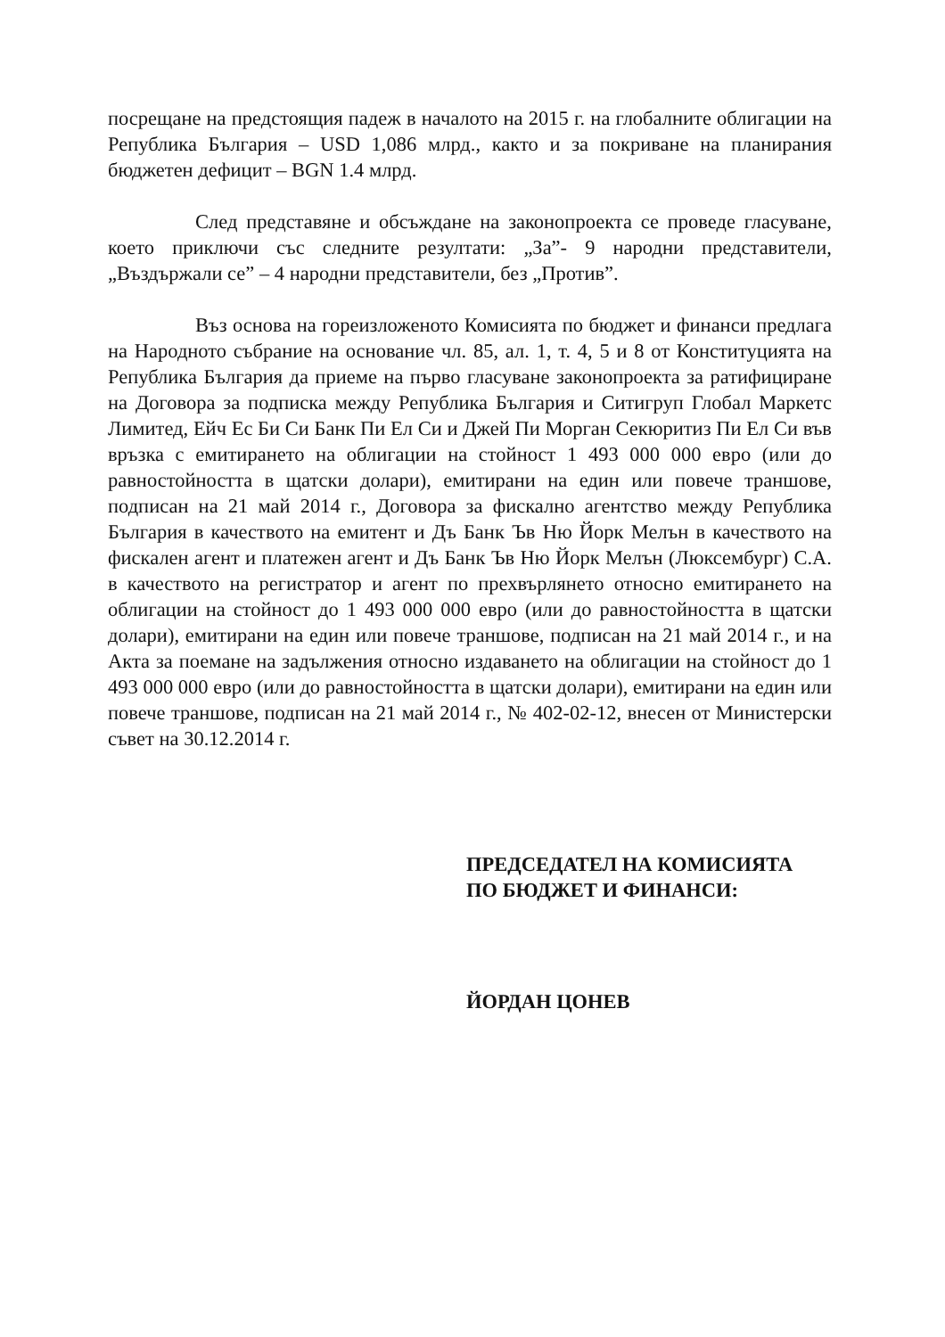посрещане на предстоящия падеж в началото на 2015 г. на глобалните облигации на Република България – USD 1,086 млрд., както и за покриване на планирания бюджетен дефицит – BGN 1.4 млрд.
След представяне и обсъждане на законопроекта се проведе гласуване, което приключи със следните резултати: „За”- 9 народни представители, „Въздържали се” – 4 народни представители, без „Против”.
Въз основа на гореизложеното Комисията по бюджет и финанси предлага на Народното събрание на основание чл. 85, ал. 1, т. 4, 5 и 8 от Конституцията на Република България да приеме на първо гласуване законопроекта за ратифициране на Договора за подписка между Република България и Ситигруп Глобал Маркетс Лимитед, Ейч Ес Би Си Банк Пи Ел Си и Джей Пи Морган Секюритиз Пи Ел Си във връзка с емитирането на облигации на стойност 1 493 000 000 евро (или до равностойността в щатски долари), емитирани на един или повече траншове, подписан на 21 май 2014 г., Договора за фискално агентство между Република България в качеството на емитент и Дъ Банк Ъв Ню Йорк Мелън в качеството на фискален агент и платежен агент и Дъ Банк Ъв Ню Йорк Мелън (Люксембург) С.А. в качеството на регистратор и агент по прехвърлянето относно емитирането на облигации на стойност до 1 493 000 000 евро (или до равностойността в щатски долари), емитирани на един или повече траншове, подписан на 21 май 2014 г., и на Акта за поемане на задължения относно издаването на облигации на стойност до 1 493 000 000 евро (или до равностойността в щатски долари), емитирани на един или повече траншове, подписан на 21 май 2014 г., № 402-02-12, внесен от Министерски съвет на 30.12.2014 г.
ПРЕДСЕДАТЕЛ НА КОМИСИЯТА
ПО БЮДЖЕТ И ФИНАНСИ:
ЙОРДАН ЦОНЕВ